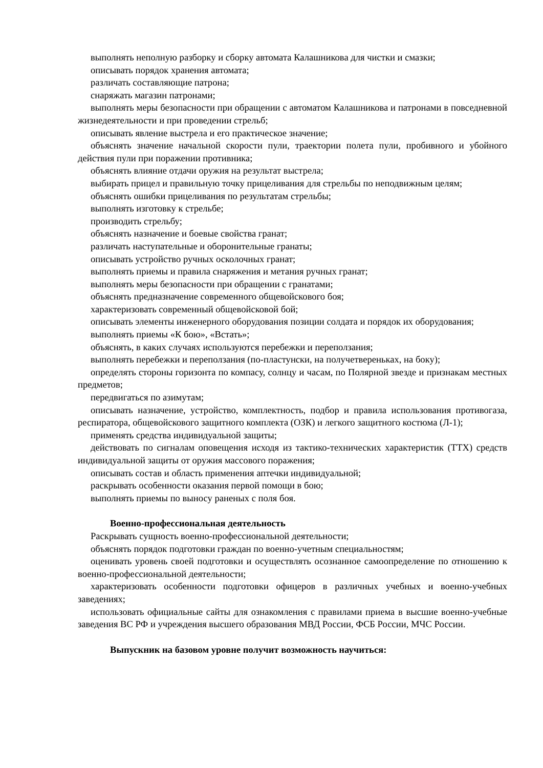выполнять неполную разборку и сборку автомата Калашникова для чистки и смазки;
описывать порядок хранения автомата;
различать составляющие патрона;
снаряжать магазин патронами;
выполнять меры безопасности при обращении с автоматом Калашникова и патронами в повседневной жизнедеятельности и при проведении стрельб;
описывать явление выстрела и его практическое значение;
объяснять значение начальной скорости пули, траектории полета пули, пробивного и убойного действия пули при поражении противника;
объяснять влияние отдачи оружия на результат выстрела;
выбирать прицел и правильную точку прицеливания для стрельбы по неподвижным целям;
объяснять ошибки прицеливания по результатам стрельбы;
выполнять изготовку к стрельбе;
производить стрельбу;
объяснять назначение и боевые свойства гранат;
различать наступательные и оборонительные гранаты;
описывать устройство ручных осколочных гранат;
выполнять приемы и правила снаряжения и метания ручных гранат;
выполнять меры безопасности при обращении с гранатами;
объяснять предназначение современного общевойскового боя;
характеризовать современный общевойсковой бой;
описывать элементы инженерного оборудования позиции солдата и порядок их оборудования;
выполнять приемы «К бою», «Встать»;
объяснять, в каких случаях используются перебежки и переползания;
выполнять перебежки и переползания (по-пластунски, на получетвереньках, на боку);
определять стороны горизонта по компасу, солнцу и часам, по Полярной звезде и признакам местных предметов;
передвигаться по азимутам;
описывать назначение, устройство, комплектность, подбор и правила использования противогаза, респиратора, общевойскового защитного комплекта (ОЗК) и легкого защитного костюма (Л-1);
применять средства индивидуальной защиты;
действовать по сигналам оповещения исходя из тактико-технических характеристик (ТТХ) средств индивидуальной защиты от оружия массового поражения;
описывать состав и область применения аптечки индивидуальной;
раскрывать особенности оказания первой помощи в бою;
выполнять приемы по выносу раненых с поля боя.
Военно-профессиональная деятельность
Раскрывать сущность военно-профессиональной деятельности;
объяснять порядок подготовки граждан по военно-учетным специальностям;
оценивать уровень своей подготовки и осуществлять осознанное самоопределение по отношению к военно-профессиональной деятельности;
характеризовать особенности подготовки офицеров в различных учебных и военно-учебных заведениях;
использовать официальные сайты для ознакомления с правилами приема в высшие военно-учебные заведения ВС РФ и учреждения высшего образования МВД России, ФСБ России, МЧС России.
Выпускник на базовом уровне получит возможность научиться: